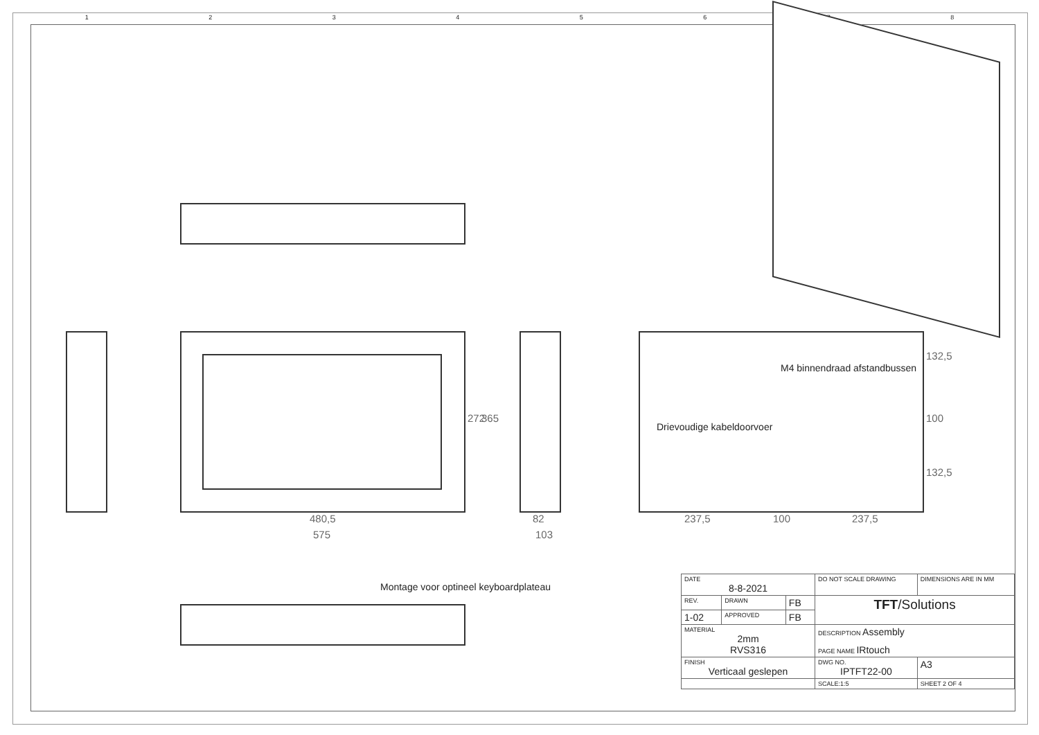12345678
272 365
480,5
575
82
103
237,5 100 237,5
132,5
100
132,5
M4 binnendraad afstandbussen
Drievoudige kabeldoorvoer
Montage voor optineel keyboardplateau
| DATE 8-8-2021 | | | DO NOT SCALE DRAWING | DIMENSIONS ARE IN MM | |
| REV. | DRAWN | FB | TFT /Solutions | | |
| 1-02 | APPROVED | FB | | | |
| MATERIAL 2mm RVS316 | | | DESCRIPTION Assembly PAGE NAME IRtouch | | |
| FINISH Verticaal geslepen | | | DWG NO. IPTFT22-00 | | A3 |
| | | | SCALE:1:5 | SHEET 2 OF 4 | |